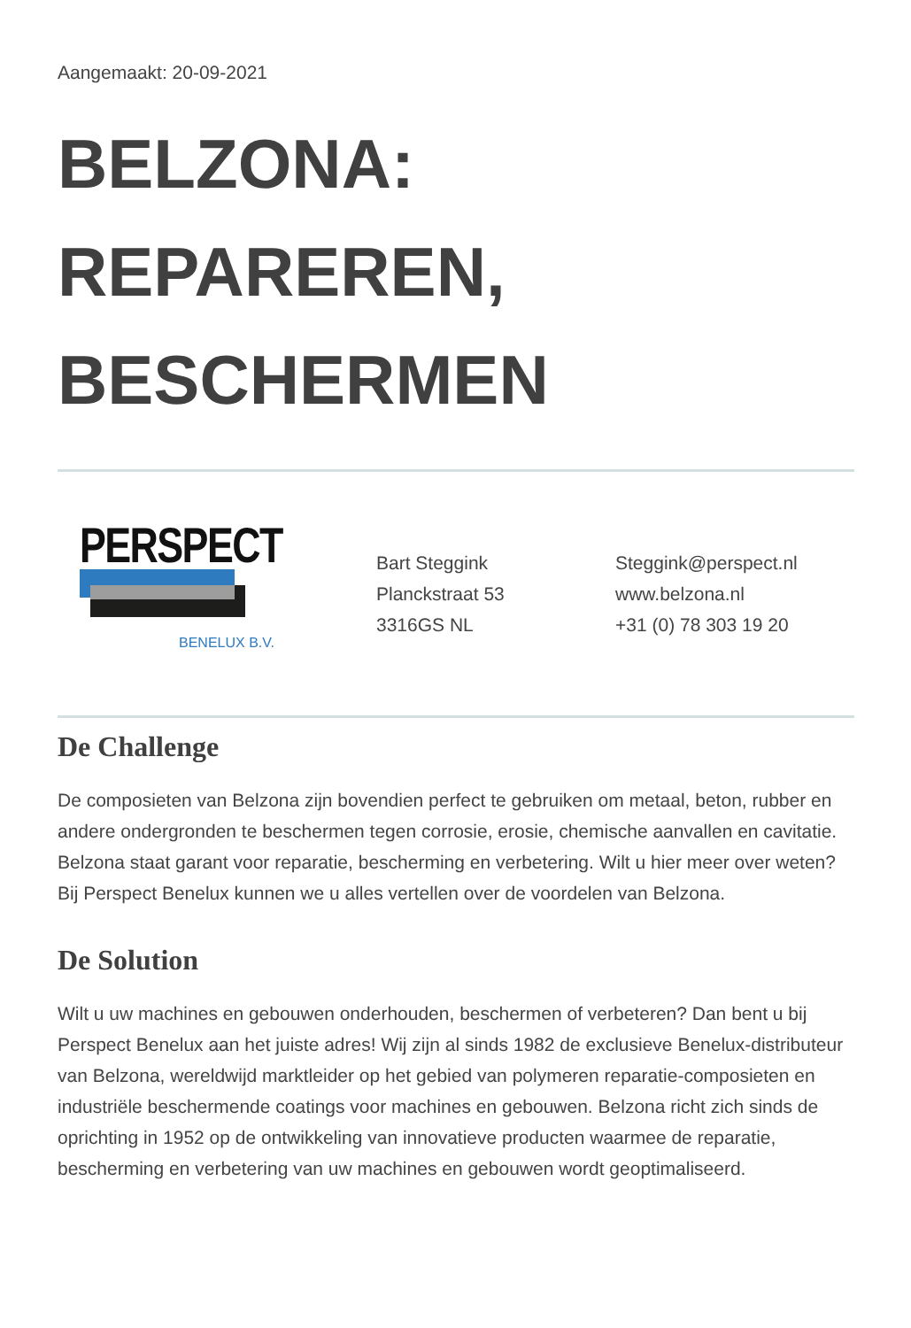Aangemaakt: 20-09-2021
BELZONA:
REPAREREN,
BESCHERMEN
PERSPECT
BENELUX B.V.
Bart Steggink
Planckstraat 53
3316GS NL
Steggink@perspect.nl
www.belzona.nl
+31 (0) 78 303 19 20
De Challenge
De composieten van Belzona zijn bovendien perfect te gebruiken om metaal, beton, rubber en andere ondergronden te beschermen tegen corrosie, erosie, chemische aanvallen en cavitatie. Belzona staat garant voor reparatie, bescherming en verbetering. Wilt u hier meer over weten? Bij Perspect Benelux kunnen we u alles vertellen over de voordelen van Belzona.
De Solution
Wilt u uw machines en gebouwen onderhouden, beschermen of verbeteren? Dan bent u bij Perspect Benelux aan het juiste adres! Wij zijn al sinds 1982 de exclusieve Benelux-distributeur van Belzona, wereldwijd marktleider op het gebied van polymeren reparatie-composieten en industriële beschermende coatings voor machines en gebouwen. Belzona richt zich sinds de oprichting in 1952 op de ontwikkeling van innovatieve producten waarmee de reparatie, bescherming en verbetering van uw machines en gebouwen wordt geoptimaliseerd.